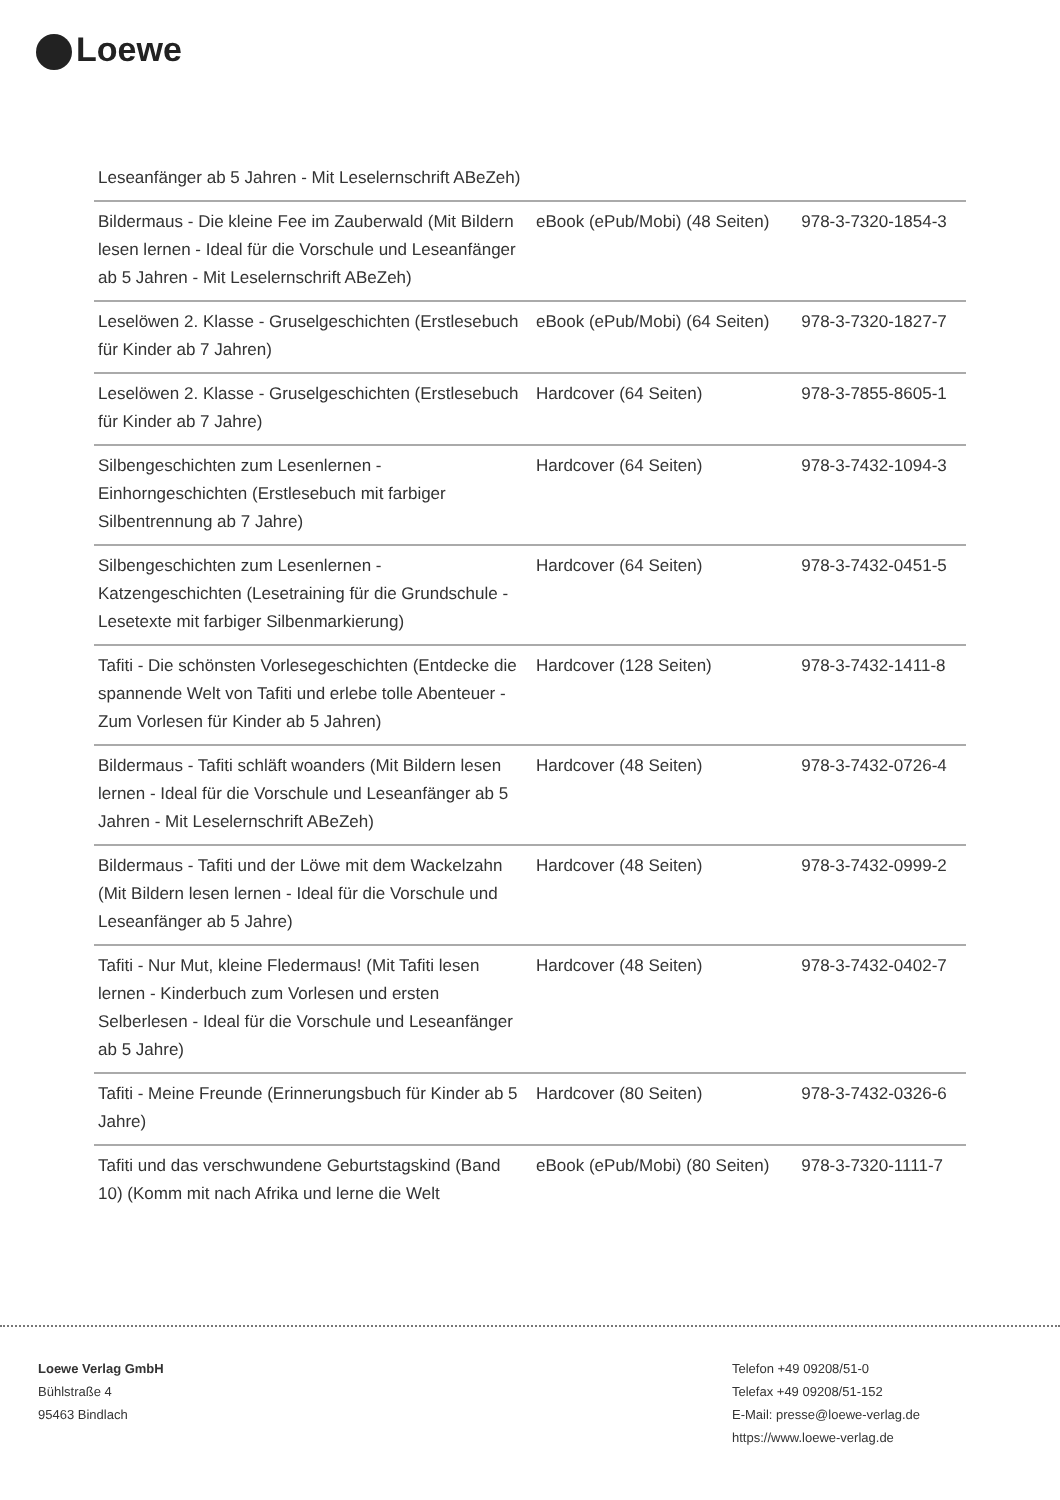Loewe
| Leseanfänger ab 5 Jahren - Mit Leselernschrift ABeZeh) | | |
| Bildermaus - Die kleine Fee im Zauberwald (Mit Bildern lesen lernen - Ideal für die Vorschule und Leseanfänger ab 5 Jahren - Mit Leselernschrift ABeZeh) | eBook (ePub/Mobi) (48 Seiten) | 978-3-7320-1854-3 |
| Leselöwen 2. Klasse - Gruselgeschichten (Erstlesebuch für Kinder ab 7 Jahren) | eBook (ePub/Mobi) (64 Seiten) | 978-3-7320-1827-7 |
| Leselöwen 2. Klasse - Gruselgeschichten (Erstlesebuch für Kinder ab 7 Jahre) | Hardcover (64 Seiten) | 978-3-7855-8605-1 |
| Silbengeschichten zum Lesenlernen - Einhorngeschichten (Erstlesebuch mit farbiger Silbentrennung ab 7 Jahre) | Hardcover (64 Seiten) | 978-3-7432-1094-3 |
| Silbengeschichten zum Lesenlernen - Katzengeschichten (Lesetraining für die Grundschule - Lesetexte mit farbiger Silbenmarkierung) | Hardcover (64 Seiten) | 978-3-7432-0451-5 |
| Tafiti - Die schönsten Vorlesegeschichten (Entdecke die spannende Welt von Tafiti und erlebe tolle Abenteuer - Zum Vorlesen für Kinder ab 5 Jahren) | Hardcover (128 Seiten) | 978-3-7432-1411-8 |
| Bildermaus - Tafiti schläft woanders (Mit Bildern lesen lernen - Ideal für die Vorschule und Leseanfänger ab 5 Jahren - Mit Leselernschrift ABeZeh) | Hardcover (48 Seiten) | 978-3-7432-0726-4 |
| Bildermaus - Tafiti und der Löwe mit dem Wackelzahn (Mit Bildern lesen lernen - Ideal für die Vorschule und Leseanfänger ab 5 Jahre) | Hardcover (48 Seiten) | 978-3-7432-0999-2 |
| Tafiti - Nur Mut, kleine Fledermaus! (Mit Tafiti lesen lernen - Kinderbuch zum Vorlesen und ersten Selberlesen - Ideal für die Vorschule und Leseanfänger ab 5 Jahre) | Hardcover (48 Seiten) | 978-3-7432-0402-7 |
| Tafiti - Meine Freunde (Erinnerungsbuch für Kinder ab 5 Jahre) | Hardcover (80 Seiten) | 978-3-7432-0326-6 |
| Tafiti und das verschwundene Geburtstagskind (Band 10) (Komm mit nach Afrika und lerne die Welt | eBook (ePub/Mobi) (80 Seiten) | 978-3-7320-1111-7 |
Loewe Verlag GmbH
Bühlstraße 4
95463 Bindlach
Telefon +49 09208/51-0
Telefax +49 09208/51-152
E-Mail: presse@loewe-verlag.de
https://www.loewe-verlag.de